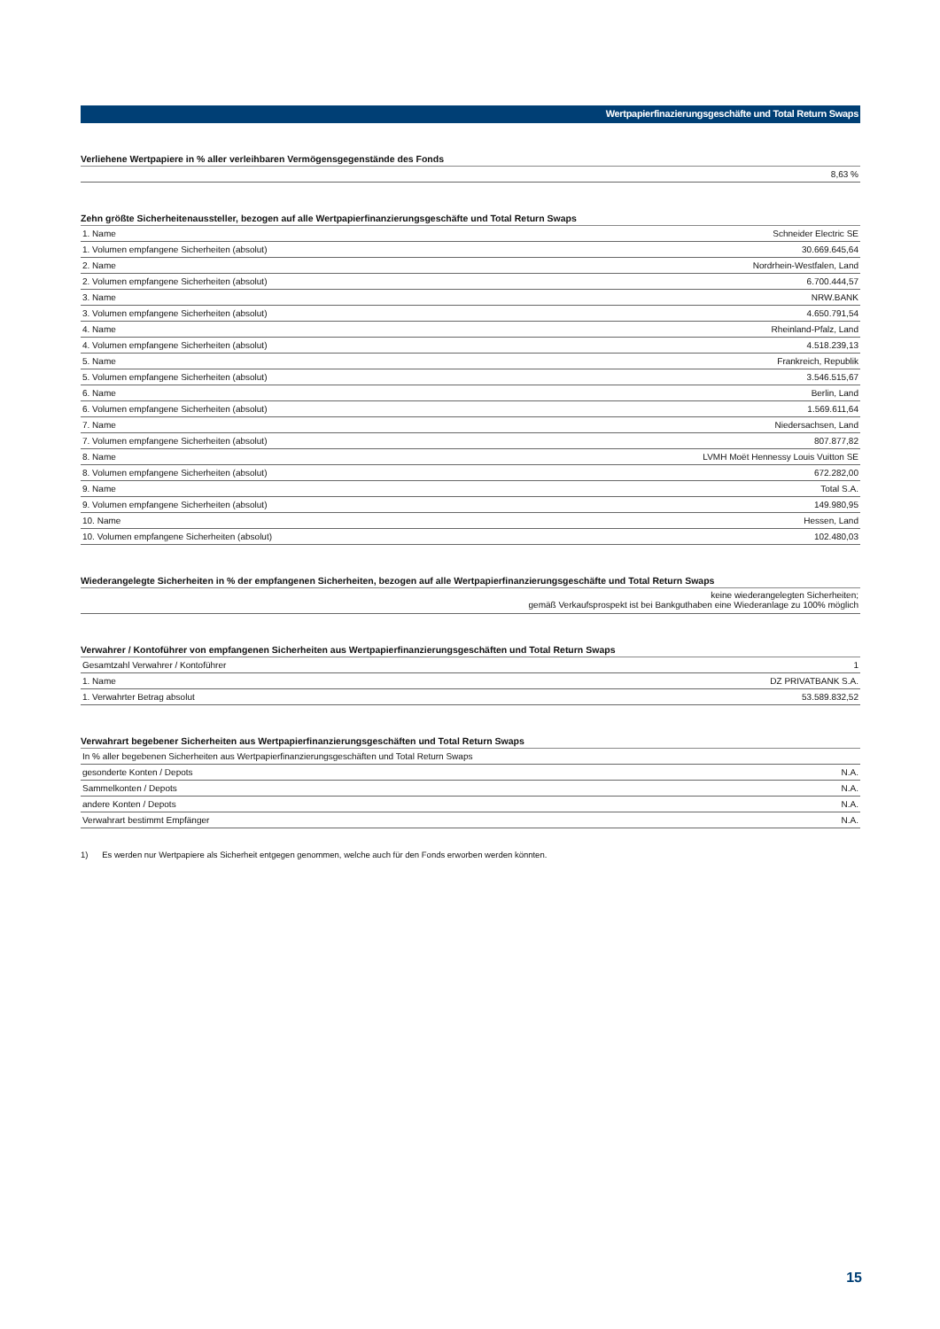Wertpapierfinazierungsgeschäfte und Total Return Swaps
Verliehene Wertpapiere in % aller verleihbaren Vermögensgegenstände des Fonds
| 8,63 % |
Zehn größte Sicherheitenaussteller, bezogen auf alle Wertpapierfinanzierungsgeschäfte und Total Return Swaps
| 1. Name | Schneider Electric SE |
| 1. Volumen empfangene Sicherheiten (absolut) | 30.669.645,64 |
| 2. Name | Nordrhein-Westfalen, Land |
| 2. Volumen empfangene Sicherheiten (absolut) | 6.700.444,57 |
| 3. Name | NRW.BANK |
| 3. Volumen empfangene Sicherheiten (absolut) | 4.650.791,54 |
| 4. Name | Rheinland-Pfalz, Land |
| 4. Volumen empfangene Sicherheiten (absolut) | 4.518.239,13 |
| 5. Name | Frankreich, Republik |
| 5. Volumen empfangene Sicherheiten (absolut) | 3.546.515,67 |
| 6. Name | Berlin, Land |
| 6. Volumen empfangene Sicherheiten (absolut) | 1.569.611,64 |
| 7. Name | Niedersachsen, Land |
| 7. Volumen empfangene Sicherheiten (absolut) | 807.877,82 |
| 8. Name | LVMH Moët Hennessy Louis Vuitton SE |
| 8. Volumen empfangene Sicherheiten (absolut) | 672.282,00 |
| 9. Name | Total S.A. |
| 9. Volumen empfangene Sicherheiten (absolut) | 149.980,95 |
| 10. Name | Hessen, Land |
| 10. Volumen empfangene Sicherheiten (absolut) | 102.480,03 |
Wiederangelegte Sicherheiten in % der empfangenen Sicherheiten, bezogen auf alle Wertpapierfinanzierungsgeschäfte und Total Return Swaps
| keine wiederangelegten Sicherheiten; gemäß Verkaufsprospekt ist bei Bankguthaben eine Wiederanlage zu 100% möglich |
Verwahrer / Kontoführer von empfangenen Sicherheiten aus Wertpapierfinanzierungsgeschäften und Total Return Swaps
| Gesamtzahl Verwahrer / Kontoführer | 1 |
| 1. Name | DZ PRIVATBANK S.A. |
| 1. Verwahrter Betrag absolut | 53.589.832,52 |
Verwahrart begebener Sicherheiten aus Wertpapierfinanzierungsgeschäften und Total Return Swaps
| In % aller begebenen Sicherheiten aus Wertpapierfinanzierungsgeschäften und Total Return Swaps | |
| gesonderte Konten / Depots | N.A. |
| Sammelkonten / Depots | N.A. |
| andere Konten / Depots | N.A. |
| Verwahrart bestimmt Empfänger | N.A. |
1) Es werden nur Wertpapiere als Sicherheit entgegen genommen, welche auch für den Fonds erworben werden könnten.
15